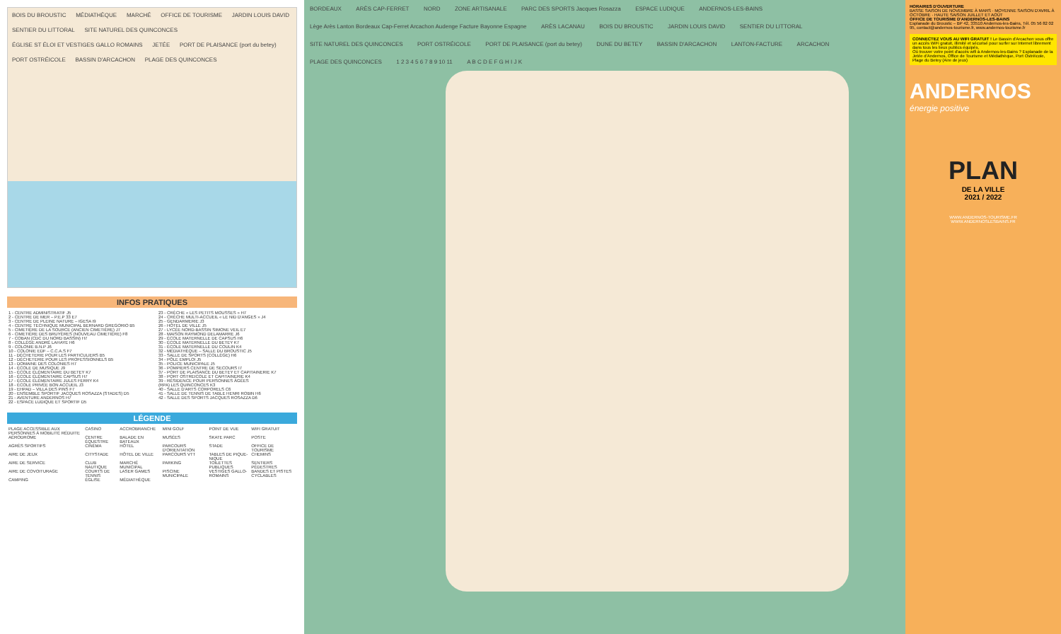BOIS DU BROUSTIC MÉDIATHÈQUE MARCHÉ OFFICE DE TOURISME JARDIN LOUIS DAVID SENTIER DU LITTORAL SITE NATUREL DES QUINCONCES ÉGLISE ST ÉLOI ET VESTIGES GALLO ROMAINS JETÉE PORT DE PLAISANCE (port du betey) PORT OSTRÉICOLE BASSIN D'ARCACHON PLAGE DES QUINCONCES
INFOS PRATIQUES
| 1 - CENTRE ADMINISTRATIF J5 | 23 - CRÈCHE « LES PETITS MOUSSES » H7 |
| 2 - CENTRE DE MER – P.E.P 33 E7 | 24 - CRÈCHE MULTI-ACCUEIL « LE NID D'ANGES » J4 |
| 3 - CENTRE DE PLEINE NATURE – IGESA I9 | 25 - GENDARMERIE J3 |
| 4 - CENTRE TECHNIQUE MUNICIPAL BERNARD GREGORIO B5 | 26 - HÔTEL DE VILLE J5 |
| 5 - CIMETIÈRE DE LA SOURCE (ANCIEN CIMETIÈRE) J7 | 27 - LYCÉE NORD-BASSIN SIMONE VEIL E7 |
| 6 - CIMETIÈRE DES BRUYÈRES (NOUVEAU CIMETIÈRE) F8 | 28 - MAISON RAYMOND DELAMARRE J6 |
| 7 - COBAN (CDC DU NORD BASSIN) H7 | 29 - ÉCOLE MATERNELLE DE CAPSUS H6 |
| 8 - COLLÈGE ANDRÉ LAHAYE H6 | 30 - ÉCOLE MATERNELLE DU BETEY K7 |
| 9 - COLONIE B.N.P J6 | 31 - ÉCOLE MATERNELLE DU COULIN K4 |
| 10 - COLONIE EDF – C.C.A.S F7 | 32 - MÉDIATHÈQUE – SALLE DU BROUSTIC J5 |
| 11 - DÉCHETERIE POUR LES PARTICULIERS B5 | 33 - SALLE DE SPORTS (COLLÈGE) H6 |
| 12 - DÉCHETERIE POUR LES PROFESSIONNELS B5 | 34 - PÔLE EMPLOI J5 |
| 13 - DOMAINE DES COLONIES H7 | 35 - POLICE MUNICIPALE J5 |
| 14 - ÉCOLE DE MUSIQUE J9 | 36 - POMPIERS CENTRE DE SECOURS I7 |
| 15 - ÉCOLE ÉLÉMENTAIRE DU BETEY K7 | 37 - PORT DE PLAISANCE DU BETEY ET CAPITAINERIE K7 |
| 16 - ÉCOLE ÉLÉMENTAIRE CAPSUS H7 | 38 - PORT OSTREICOLE ET CAPITAINERIE K4 |
| 17 - ÉCOLE ÉLÉMENTAIRE JULES FERRY K4 | 39 - RÉSIDENCE POUR PERSONNES ÂGÉES |
| 18 - ÉCOLE PRIVÉE BON ACCUEIL J3 | (RPA) LES QUINCONCES K3 |
| 19 - EHPAD – VILLA DES PINS F7 | 40 - SALLE D'ARTS CORPORELS C6 |
| 20 - ENSEMBLE SPORTIF JACQUES ROSAZZA (STADES) D5 | 41 - SALLE DE TENNIS DE TABLE HENRI ROBIN H6 |
| 21 - AVENTURE ANDERNOS H7 | 42 - SALLE DES SPORTS JACQUES ROSAZZA D6 |
| 22 - ESPACE LUDIQUE ET SPORTIF D5 | |
LÉGENDE
| PLAGE ACCESSIBLE AUX PERSONNES À MOBILITÉ RÉDUITE | CASINO | ACCROBRANCHE | MINI GOLF | POINT DE VUE | WIFI GRATUIT |
| AÉRODROME | CENTRE ÉQUESTRE | BALADE EN BATEAUX | MUSÉES | SKATE PARC | POSTE |
| AGRÈS SPORTIFS | CINÉMA | HÔTEL | PARCOURS D'ORIENTATION | STADE | OFFICE DE TOURISME |
| AIRE DE JEUX | CITYSTADE | HÔTEL DE VILLE | PARCOURS VTT | TABLES DE PIQUE-NIQUE | CHEMINS |
| AIRE DE SERVICE | CLUB NAUTIQUE | MARCHÉ MUNICIPAL | PARKING | TOILETTES PUBLIQUES | SENTIERS PÉDESTRES |
| AIRE DE COVOITURAGE | COURTS DE TENNIS | LASER GAMES | PISCINE MUNICIPALE | VESTIGES GALLO-ROMAINS | BANDES ET PISTES CYCLABLES |
| CAMPING | ÉGLISE | MÉDIATHÈQUE | | | |
BORDEAUX ARÈS CAP-FERRET NORD ZONE ARTISANALE PARC DES SPORTS Jacques Rosazza ESPACE LUDIQUE ANDERNOS-LES-BAINS Lège Arès Lanton Bordeaux Cap-Ferret Arcachon Audenge Facture Bayonne Espagne ARÈS LACANAU BOIS DU BROUSTIC JARDIN LOUIS DAVID SENTIER DU LITTORAL SITE NATUREL DES QUINCONCES PORT OSTRÉICOLE PORT DE PLAISANCE (port du betey) DUNE DU BETEY BASSIN D'ARCACHON LANTON-FACTURE ARCACHON PLAGE DES QUINCONCES 1 2 3 4 5 6 7 8 9 10 11 A B C D E F G H I J K
HORAIRES D'OUVERTURE
BASSE SAISON DE NOVEMBRE À MARS · MOYENNE SAISON D'AVRIL À OCTOBRE · HAUTE SAISON JUILLET ET AOÛT
OFFICE DE TOURISME D'ANDERNOS-LES-BAINS
Esplanade du Broustic – BP 42, 33510 Andernos-les-Bains, Tél. 05 56 82 02 95, contact@andernos-tourisme.fr, www.andernos-tourisme.fr
CONNECTEZ VOUS AU WIFI GRATUIT ! Le Bassin d'Arcachon vous offre un accès WiFi gratuit, illimité et sécurisé pour surfer sur Internet librement dans tous les lieux publics équipés.
Où trouver votre point d'accès wifi à Andernos-les-Bains ? Esplanade de la Jetée d'Andernos, Office de Tourisme et Médiathèque, Port Ostréicole, Plage du Betey (Aire de jeux)
ANDERNOS
énergie positive
PLAN
DE LA VILLE
2021 / 2022
WWW.ANDERNOS-TOURISME.FR
WWW.ANDERNOSLESBAINS.FR